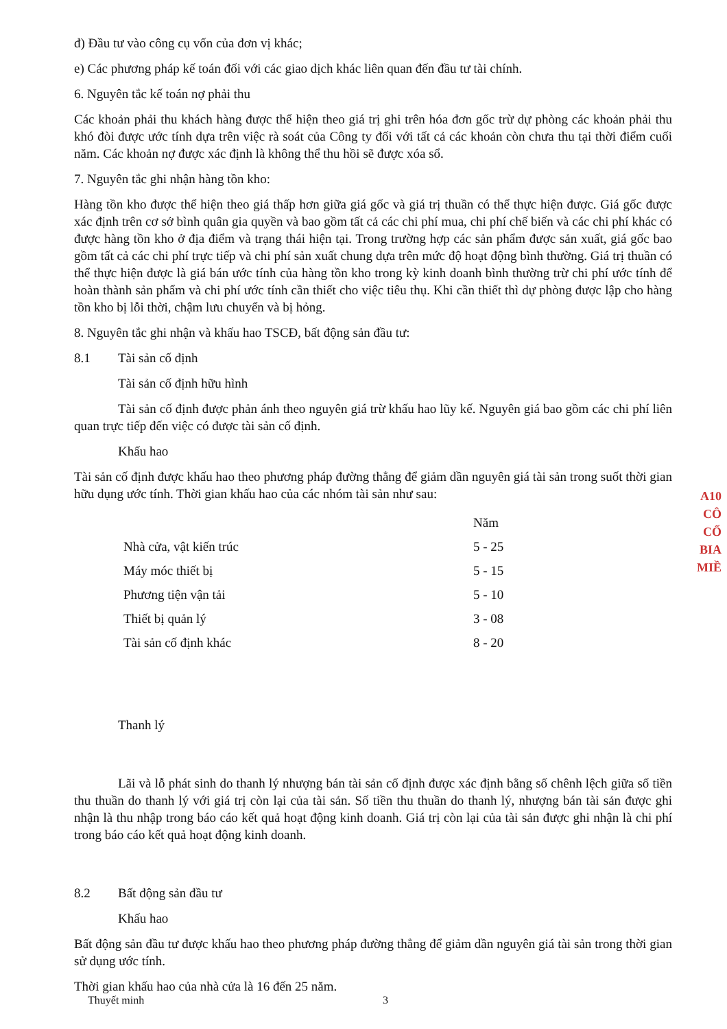đ) Đầu tư vào công cụ vốn của đơn vị khác;
e) Các phương pháp kế toán đối với các giao dịch khác liên quan đến đầu tư tài chính.
6. Nguyên tắc kế toán nợ phải thu
Các khoản phải thu khách hàng được thể hiện theo giá trị ghi trên hóa đơn gốc trừ dự phòng các khoản phải thu khó đòi được ước tính dựa trên việc rà soát của Công ty đối với tất cả các khoản còn chưa thu tại thời điểm cuối năm. Các khoản nợ được xác định là không thể thu hồi sẽ được xóa sổ.
7. Nguyên tắc ghi nhận hàng tồn kho:
Hàng tồn kho được thể hiện theo giá thấp hơn giữa giá gốc và giá trị thuần có thể thực hiện được. Giá gốc được xác định trên cơ sở bình quân gia quyền và bao gồm tất cả các chi phí mua, chi phí chế biến và các chi phí khác có được hàng tồn kho ở địa điểm và trạng thái hiện tại. Trong trường hợp các sản phẩm được sản xuất, giá gốc bao gồm tất cả các chi phí trực tiếp và chi phí sản xuất chung dựa trên mức độ hoạt động bình thường. Giá trị thuần có thể thực hiện được là giá bán ước tính của hàng tồn kho trong kỳ kinh doanh bình thường trừ chi phí ước tính để hoàn thành sản phẩm và chi phí ước tính cần thiết cho việc tiêu thụ. Khi cần thiết thì dự phòng được lập cho hàng tồn kho bị lỗi thời, chậm lưu chuyển và bị hỏng.
8. Nguyên tắc ghi nhận và khấu hao TSCĐ, bất động sản đầu tư:
8.1 Tài sản cố định
Tài sản cố định hữu hình
Tài sản cố định được phản ánh theo nguyên giá trừ khấu hao lũy kế. Nguyên giá bao gồm các chi phí liên quan trực tiếp đến việc có được tài sản cố định.
Khấu hao
Tài sản cố định được khấu hao theo phương pháp đường thẳng để giảm dần nguyên giá tài sản trong suốt thời gian hữu dụng ước tính. Thời gian khấu hao của các nhóm tài sản như sau:
| | Năm |
| --- | --- |
| Nhà cửa, vật kiến trúc | 5 - 25 |
| Máy móc thiết bị | 5 - 15 |
| Phương tiện vận tải | 5 - 10 |
| Thiết bị quản lý | 3 - 08 |
| Tài sản cố định khác | 8 - 20 |
Thanh lý
Lãi và lỗ phát sinh do thanh lý nhượng bán tài sản cố định được xác định bằng số chênh lệch giữa số tiền thu thuần do thanh lý với giá trị còn lại của tài sản. Số tiền thu thuần do thanh lý, nhượng bán tài sản được ghi nhận là thu nhập trong báo cáo kết quả hoạt động kinh doanh. Giá trị còn lại của tài sản được ghi nhận là chi phí trong báo cáo kết quả hoạt động kinh doanh.
8.2 Bất động sản đầu tư
Khấu hao
Bất động sản đầu tư được khấu hao theo phương pháp đường thẳng để giảm dần nguyên giá tài sản trong thời gian sử dụng ước tính.
Thời gian khấu hao của nhà cửa là 16 đến 25 năm.
Thuyết minh 3
A10
CÔ
CỐ
BIA
MIỀ